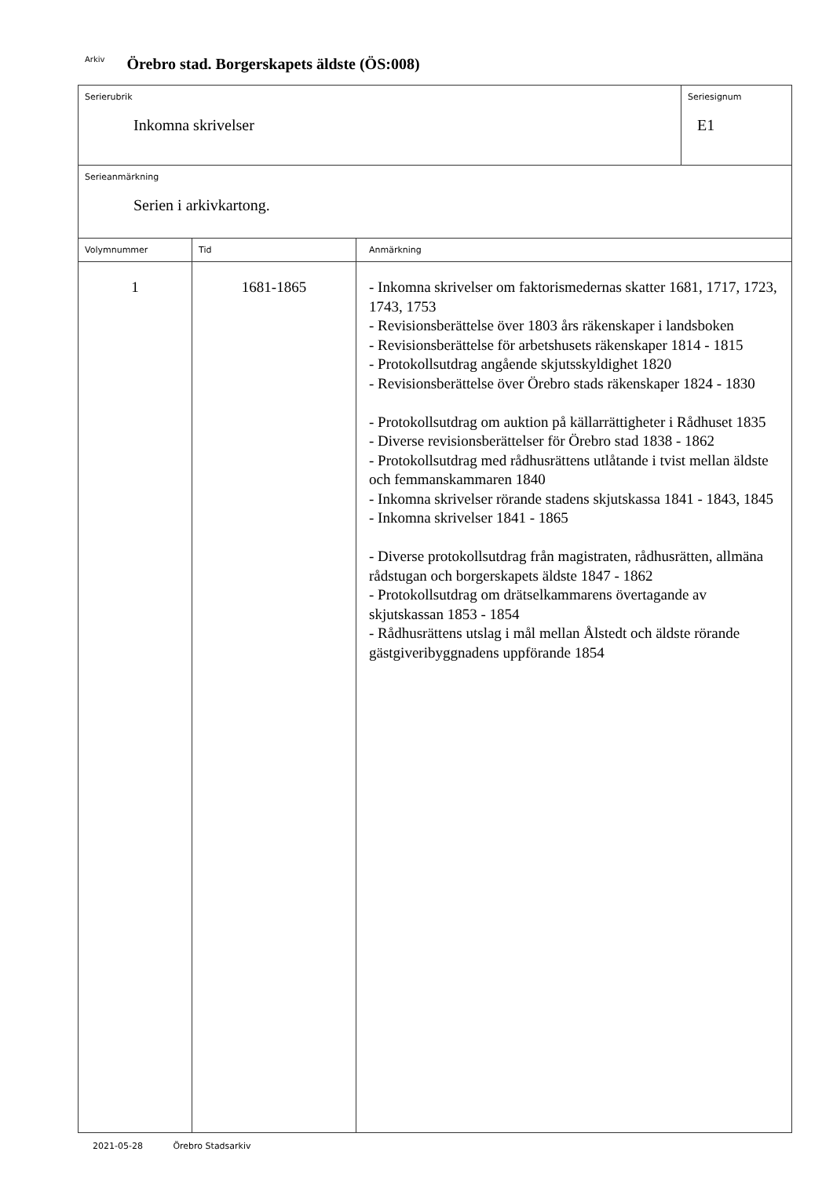Arkiv Örebro stad. Borgerskapets äldste (ÖS:008)
| Serierubrik Inkomna skrivelser | | | Seriesignum E1 |
| Serieanmärkning Serien i arkivkartong. | | | |
| Volymnummer | Tid | Anmärkning | |
| 1 | 1681-1865 | - Inkomna skrivelser om faktorismedernas skatter 1681, 1717, 1723, 1743, 1753 - Revisionsberättelse över 1803 års räkenskaper i landsboken - Revisionsberättelse för arbetshusets räkenskaper 1814 - 1815 - Protokollsutdrag angående skjutsskyldighet 1820 - Revisionsberättelse över Örebro stads räkenskaper 1824 - 1830 - Protokollsutdrag om auktion på källarrättigheter i Rådhuset 1835 - Diverse revisionsberättelser för Örebro stad 1838 - 1862 - Protokollsutdrag med rådhusrättens utlåtande i tvist mellan äldste och femmanskammaren 1840 - Inkomna skrivelser rörande stadens skjutskassa 1841 - 1843, 1845 - Inkomna skrivelser 1841 - 1865 - Diverse protokollsutdrag från magistraten, rådhusrätten, allmäna rådstugan och borgerskapets äldste 1847 - 1862 - Protokollsutdrag om drätselkammarens övertagande av skjutskassan 1853 - 1854 - Rådhusrättens utslag i mål mellan Ålstedt och äldste rörande gästgiveribyggnadens uppförande 1854 | |
2021-05-28 Örebro Stadsarkiv